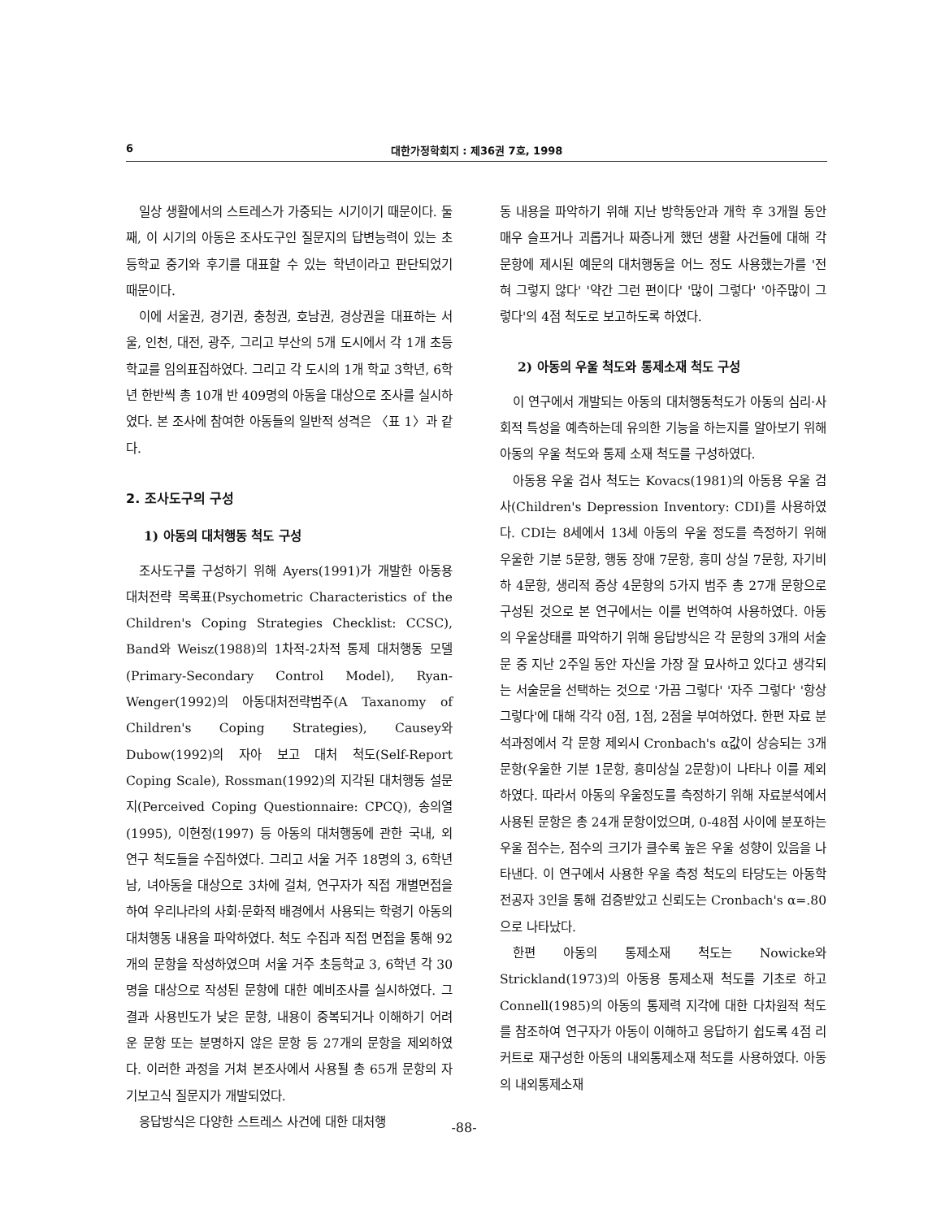6 대한가정학회지 : 제36권 7호, 1998
일상 생활에서의 스트레스가 가중되는 시기이기 때문이다. 둘째, 이 시기의 아동은 조사도구인 질문지의 답변능력이 있는 초등학교 중기와 후기를 대표할 수 있는 학년이라고 판단되었기 때문이다.
이에 서울권, 경기권, 충청권, 호남권, 경상권을 대표하는 서울, 인천, 대전, 광주, 그리고 부산의 5개 도시에서 각 1개 초등학교를 임의표집하였다. 그리고 각 도시의 1개 학교 3학년, 6학년 한반씩 총 10개 반 409명의 아동을 대상으로 조사를 실시하였다. 본 조사에 참여한 아동들의 일반적 성격은 〈표 1〉과 같다.
2. 조사도구의 구성
1) 아동의 대처행동 척도 구성
조사도구를 구성하기 위해 Ayers(1991)가 개발한 아동용 대처전략 목록표(Psychometric Characteristics of the Children's Coping Strategies Checklist: CCSC), Band와 Weisz(1988)의 1차적-2차적 통제 대처행동 모델(Primary-Secondary Control Model), Ryan-Wenger(1992)의 아동대처전략범주(A Taxanomy of Children's Coping Strategies), Causey와 Dubow(1992)의 자아 보고 대처 척도(Self-Report Coping Scale), Rossman(1992)의 지각된 대처행동 설문지(Perceived Coping Questionnaire: CPCQ), 송의열(1995), 이현정(1997) 등 아동의 대처행동에 관한 국내, 외 연구 척도들을 수집하였다. 그리고 서울 거주 18명의 3, 6학년 남, 녀아동을 대상으로 3차에 걸쳐, 연구자가 직접 개별면접을 하여 우리나라의 사회·문화적 배경에서 사용되는 학령기 아동의 대처행동 내용을 파악하였다. 척도 수집과 직접 면접을 통해 92개의 문항을 작성하였으며 서울 거주 초등학교 3, 6학년 각 30명을 대상으로 작성된 문항에 대한 예비조사를 실시하였다. 그 결과 사용빈도가 낮은 문항, 내용이 중복되거나 이해하기 어려운 문항 또는 분명하지 않은 문항 등 27개의 문항을 제외하였다. 이러한 과정을 거쳐 본조사에서 사용될 총 65개 문항의 자기보고식 질문지가 개발되었다.
응답방식은 다양한 스트레스 사건에 대한 대처행
동 내용을 파악하기 위해 지난 방학동안과 개학 후 3개월 동안 매우 슬프거나 괴롭거나 짜증나게 했던 생활 사건들에 대해 각 문항에 제시된 예문의 대처행동을 어느 정도 사용했는가를 '전혀 그렇지 않다' '약간 그런 편이다' '많이 그렇다' '아주많이 그렇다'의 4점 척도로 보고하도록 하였다.
2) 아동의 우울 척도와 통제소재 척도 구성
이 연구에서 개발되는 아동의 대처행동척도가 아동의 심리·사회적 특성을 예측하는데 유의한 기능을 하는지를 알아보기 위해 아동의 우울 척도와 통제 소재 척도를 구성하였다.
아동용 우울 검사 척도는 Kovacs(1981)의 아동용 우울 검사(Children's Depression Inventory: CDI)를 사용하였다. CDI는 8세에서 13세 아동의 우울 정도를 측정하기 위해 우울한 기분 5문항, 행동 장애 7문항, 흥미 상실 7문항, 자기비하 4문항, 생리적 증상 4문항의 5가지 범주 총 27개 문항으로 구성된 것으로 본 연구에서는 이를 번역하여 사용하였다. 아동의 우울상태를 파악하기 위해 응답방식은 각 문항의 3개의 서술문 중 지난 2주일 동안 자신을 가장 잘 묘사하고 있다고 생각되는 서술문을 선택하는 것으로 '가끔 그렇다' '자주 그렇다' '항상 그렇다'에 대해 각각 0점, 1점, 2점을 부여하였다. 한편 자료 분석과정에서 각 문항 제외시 Cronbach's α값이 상승되는 3개 문항(우울한 기분 1문항, 흥미상실 2문항)이 나타나 이를 제외하였다. 따라서 아동의 우울정도를 측정하기 위해 자료분석에서 사용된 문항은 총 24개 문항이었으며, 0-48점 사이에 분포하는 우울 점수는, 점수의 크기가 클수록 높은 우울 성향이 있음을 나타낸다. 이 연구에서 사용한 우울 측정 척도의 타당도는 아동학 전공자 3인을 통해 검증받았고 신뢰도는 Cronbach's α=.80으로 나타났다.
한편 아동의 통제소재 척도는 Nowicke와 Strickland(1973)의 아동용 통제소재 척도를 기초로 하고 Connell(1985)의 아동의 통제력 지각에 대한 다차원적 척도를 참조하여 연구자가 아동이 이해하고 응답하기 쉽도록 4점 리커트로 재구성한 아동의 내외통제소재 척도를 사용하였다. 아동의 내외통제소재
-88-